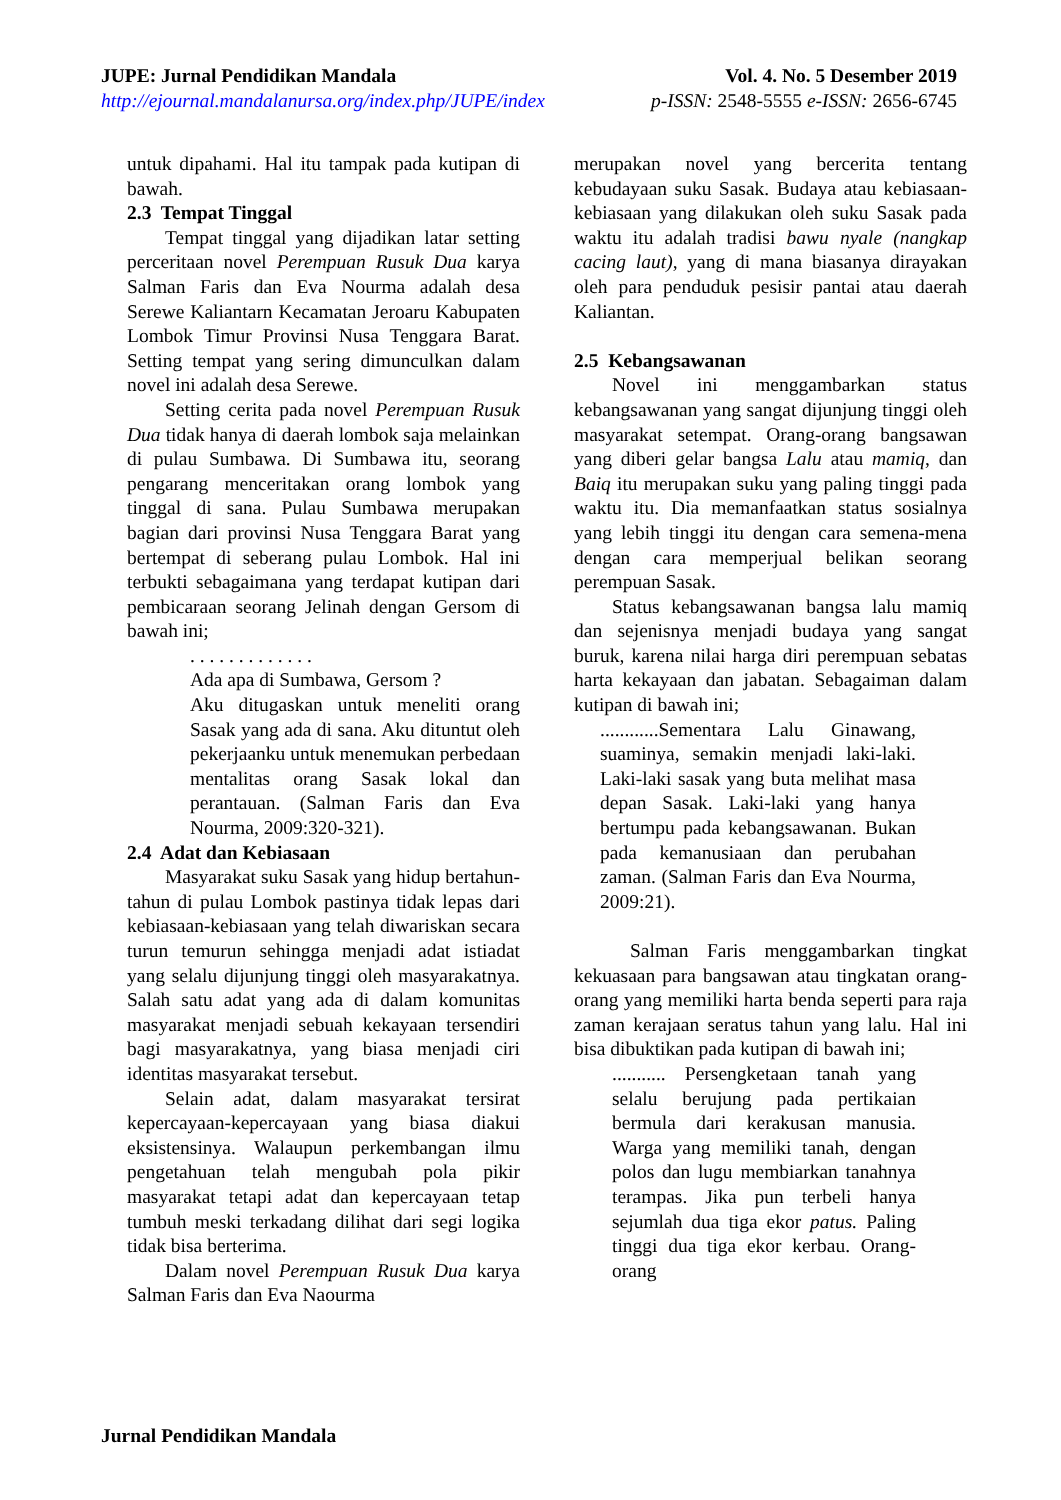JUPE: Jurnal Pendidikan Mandala
http://ejournal.mandalanursa.org/index.php/JUPE/index
Vol. 4. No. 5 Desember 2019
p-ISSN: 2548-5555 e-ISSN: 2656-6745
untuk dipahami. Hal itu tampak pada kutipan di bawah.
2.3 Tempat Tinggal
Tempat tinggal yang dijadikan latar setting perceritaan novel Perempuan Rusuk Dua karya Salman Faris dan Eva Nourma adalah desa Serewe Kaliantarn Kecamatan Jeroaru Kabupaten Lombok Timur Provinsi Nusa Tenggara Barat. Setting tempat yang sering dimunculkan dalam novel ini adalah desa Serewe.
Setting cerita pada novel Perempuan Rusuk Dua tidak hanya di daerah lombok saja melainkan di pulau Sumbawa. Di Sumbawa itu, seorang pengarang menceritakan orang lombok yang tinggal di sana. Pulau Sumbawa merupakan bagian dari provinsi Nusa Tenggara Barat yang bertempat di seberang pulau Lombok. Hal ini terbukti sebagaimana yang terdapat kutipan dari pembicaraan seorang Jelinah dengan Gersom di bawah ini;
. . . . . . . . . . . . .
Ada apa di Sumbawa, Gersom ?
Aku ditugaskan untuk meneliti orang Sasak yang ada di sana. Aku dituntut oleh pekerjaanku untuk menemukan perbedaan mentalitas orang Sasak lokal dan perantauan. (Salman Faris dan Eva Nourma, 2009:320-321).
2.4 Adat dan Kebiasaan
Masyarakat suku Sasak yang hidup bertahun-tahun di pulau Lombok pastinya tidak lepas dari kebiasaan-kebiasaan yang telah diwariskan secara turun temurun sehingga menjadi adat istiadat yang selalu dijunjung tinggi oleh masyarakatnya. Salah satu adat yang ada di dalam komunitas masyarakat menjadi sebuah kekayaan tersendiri bagi masyarakatnya, yang biasa menjadi ciri identitas masyarakat tersebut.
Selain adat, dalam masyarakat tersirat kepercayaan-kepercayaan yang biasa diakui eksistensinya. Walaupun perkembangan ilmu pengetahuan telah mengubah pola pikir masyarakat tetapi adat dan kepercayaan tetap tumbuh meski terkadang dilihat dari segi logika tidak bisa berterima.
Dalam novel Perempuan Rusuk Dua karya Salman Faris dan Eva Naourma
merupakan novel yang bercerita tentang kebudayaan suku Sasak. Budaya atau kebiasaan-kebiasaan yang dilakukan oleh suku Sasak pada waktu itu adalah tradisi bawu nyale (nangkap cacing laut), yang di mana biasanya dirayakan oleh para penduduk pesisir pantai atau daerah Kaliantan.
2.5 Kebangsawanan
Novel ini menggambarkan status kebangsawanan yang sangat dijunjung tinggi oleh masyarakat setempat. Orang-orang bangsawan yang diberi gelar bangsa Lalu atau mamiq, dan Baiq itu merupakan suku yang paling tinggi pada waktu itu. Dia memanfaatkan status sosialnya yang lebih tinggi itu dengan cara semena-mena dengan cara memperjual belikan seorang perempuan Sasak.
Status kebangsawanan bangsa lalu mamiq dan sejenisnya menjadi budaya yang sangat buruk, karena nilai harga diri perempuan sebatas harta kekayaan dan jabatan. Sebagaiman dalam kutipan di bawah ini;
............Sementara Lalu Ginawang, suaminya, semakin menjadi laki-laki. Laki-laki sasak yang buta melihat masa depan Sasak. Laki-laki yang hanya bertumpu pada kebangsawanan. Bukan pada kemanusiaan dan perubahan zaman. (Salman Faris dan Eva Nourma, 2009:21).
Salman Faris menggambarkan tingkat kekuasaan para bangsawan atau tingkatan orang-orang yang memiliki harta benda seperti para raja zaman kerajaan seratus tahun yang lalu. Hal ini bisa dibuktikan pada kutipan di bawah ini;
........... Persengketaan tanah yang selalu berujung pada pertikaian bermula dari kerakusan manusia. Warga yang memiliki tanah, dengan polos dan lugu membiarkan tanahnya terampas. Jika pun terbeli hanya sejumlah dua tiga ekor patus. Paling tinggi dua tiga ekor kerbau. Orang-orang
Jurnal Pendidikan Mandala